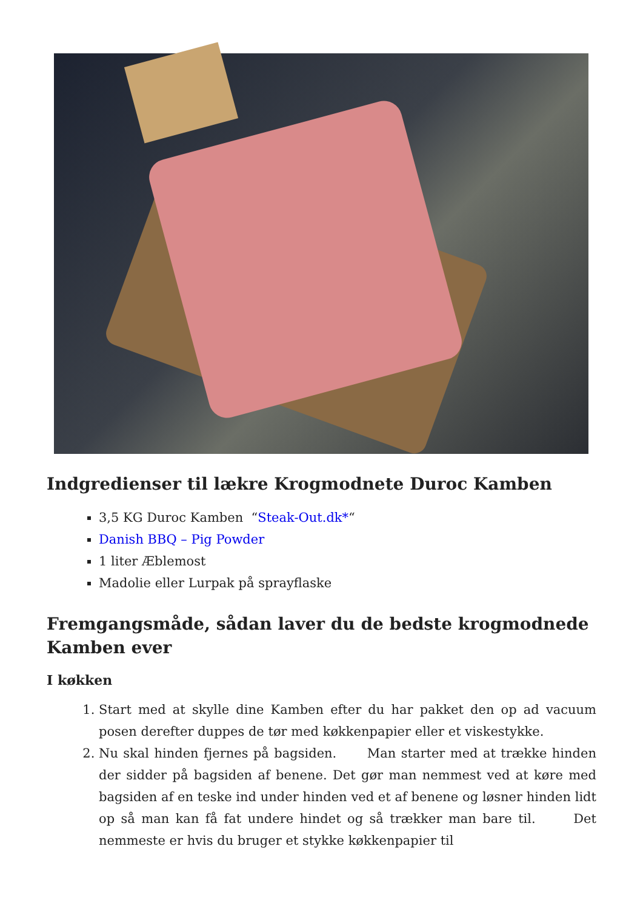Indgredienser til lækre Krogmodnete Duroc Kamben
3,5 KG Duroc Kamben “Steak-Out.dk*“
Danish BBQ – Pig Powder
1 liter Æblemost
Madolie eller Lurpak på sprayflaske
Fremgangsmåde, sådan laver du de bedste krogmodnede Kamben ever
I køkken
1. Start med at skylle dine Kamben efter du har pakket den op ad vacuum posen derefter duppes de tør med køkkenpapier eller et viskestykke.
2. Nu skal hinden fjernes på bagsiden. Man starter med at trække hinden der sidder på bagsiden af benene. Det gør man nemmest ved at køre med bagsiden af en teske ind under hinden ved et af benene og løsner hinden lidt op så man kan få fat undere hindet og så trækker man bare til. Det nemmeste er hvis du bruger et stykke køkkenpapier til